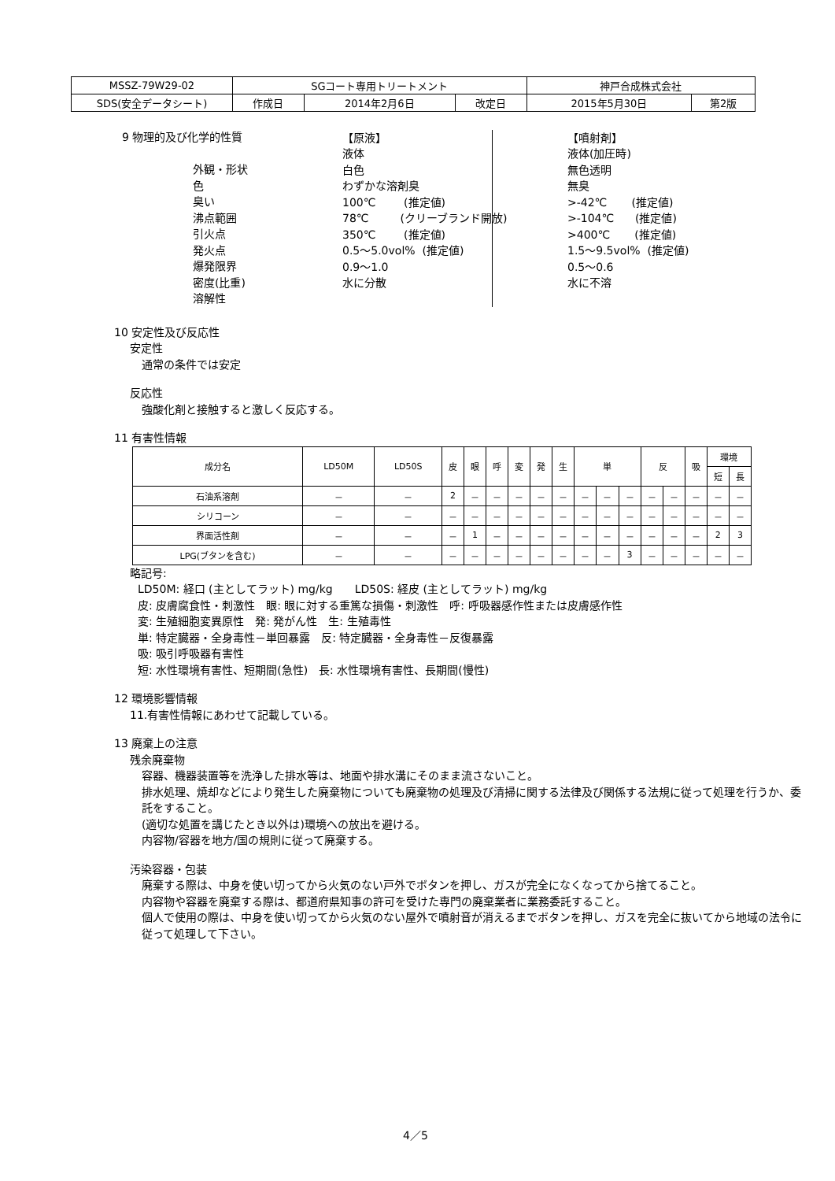| MSSZ-79W29-02 | SGコート専用トリートメント | | | 神戸合成株式会社 | |
| SDS(安全データシート) | 作成日 | 2014年2月6日 | 改定日 | 2015年5月30日 | 第2版 |
9 物理的及び化学的性質
外観・形状 色 臭い 沸点範囲 引火点 発火点 爆発限界 密度(比重) 溶解性
【原液】 液体 白色 わずかな溶剤臭 100℃ (推定値) 78℃ (クリーブランド開放) 350℃ (推定値) 0.5～5.0vol% (推定値) 0.9～1.0 水に分散
【噴射剤】 液体(加圧時) 無色透明 無臭 >-42℃ (推定値) >-104℃ (推定値) >400℃ (推定値) 1.5～9.5vol% (推定値) 0.5～0.6 水に不溶
10 安定性及び反応性
安定性
通常の条件では安定
反応性
強酸化剤と接触すると激しく反応する。
11 有害性情報
| 成分名 | LD50M | LD50S | 皮 | 眼 | 呼 | 変 | 発 | 生 | 単 | | | 反 | | 吸 | 環境 | |
| --- | --- | --- | --- | --- | --- | --- | --- | --- | --- | --- | --- | --- | --- | --- | --- | --- |
| | | | | | | | | | | | | | | | 短 | 長 |
| 石油系溶剤 | － | － | 2 | － | － | － | － | － | － | － | － | － | － | － | － | － |
| シリコーン | － | － | － | － | － | － | － | － | － | － | － | － | － | － | － | － |
| 界面活性剤 | － | － | － | 1 | － | － | － | － | － | － | － | － | － | － | 2 | 3 |
| LPG(ブタンを含む) | － | － | － | － | － | － | － | － | － | － | 3 | － | － | － | － | － |
略記号:
LD50M: 経口 (主としてラット) mg/kg　　LD50S: 経皮 (主としてラット) mg/kg
皮: 皮膚腐食性・刺激性　眼: 眼に対する重篤な損傷・刺激性　呼: 呼吸器感作性または皮膚感作性
変: 生殖細胞変異原性　発: 発がん性　生: 生殖毒性
単: 特定臓器・全身毒性－単回暴露　反: 特定臓器・全身毒性－反復暴露
吸: 吸引呼吸器有害性
短: 水性環境有害性、短期間(急性)　長: 水性環境有害性、長期間(慢性)
12 環境影響情報
11.有害性情報にあわせて記載している。
13 廃棄上の注意
残余廃棄物
容器、機器装置等を洗浄した排水等は、地面や排水溝にそのまま流さないこと。
排水処理、焼却などにより発生した廃棄物についても廃棄物の処理及び清掃に関する法律及び関係する法規に従って処理を行うか、委託をすること。
(適切な処置を講じたとき以外は)環境への放出を避ける。
内容物/容器を地方/国の規則に従って廃棄する。
汚染容器・包装
廃棄する際は、中身を使い切ってから火気のない戸外でボタンを押し、ガスが完全になくなってから捨てること。
内容物や容器を廃棄する際は、都道府県知事の許可を受けた専門の廃棄業者に業務委託すること。
個人で使用の際は、中身を使い切ってから火気のない屋外で噴射音が消えるまでボタンを押し、ガスを完全に抜いてから地域の法令に従って処理して下さい。
4／5